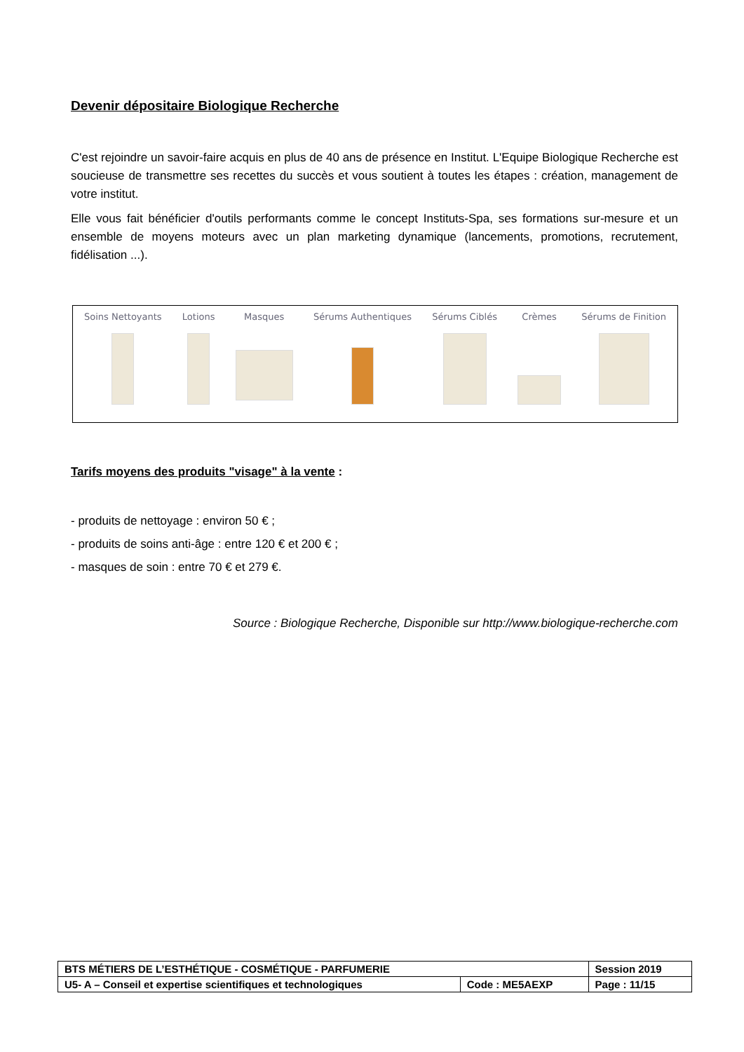Devenir dépositaire Biologique Recherche
C'est rejoindre un savoir-faire acquis en plus de 40 ans de présence en Institut. L'Equipe Biologique Recherche est soucieuse de transmettre ses recettes du succès et vous soutient à toutes les étapes : création, management de votre institut.
Elle vous fait bénéficier d'outils performants comme le concept Instituts-Spa, ses formations sur-mesure et un ensemble de moyens moteurs avec un plan marketing dynamique (lancements, promotions, recrutement, fidélisation ...).
Soins Nettoyants Lotions Masques Sérums Authentiques Sérums Ciblés Crèmes Sérums de Finition
Tarifs moyens des produits "visage" à la vente :
- produits de nettoyage : environ 50 € ;
- produits de soins anti-âge : entre 120 € et 200 € ;
- masques de soin : entre 70 € et 279 €.
Source : Biologique Recherche, Disponible sur http://www.biologique-recherche.com
| BTS MÉTIERS DE L’ESTHÉTIQUE - COSMÉTIQUE - PARFUMERIE | | Session 2019 |
| U5- A – Conseil et expertise scientifiques et technologiques | Code : ME5AEXP | Page : 11/15 |